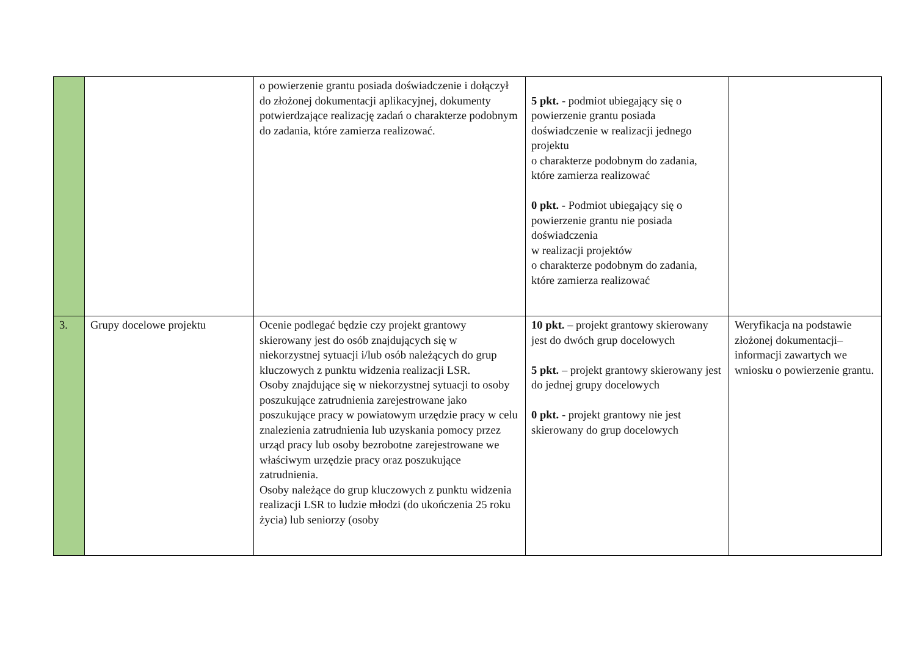| | | o powierzenie grantu posiada doświadczenie i dołączył do złożonej dokumentacji aplikacyjnej, dokumenty potwierdzające realizację zadań o charakterze podobnym do zadania, które zamierza realizować. | 5 pkt. - podmiot ubiegający się o powierzenie grantu posiada doświadczenie w realizacji jednego projektu o charakterze podobnym do zadania, które zamierza realizować 0 pkt. - Podmiot ubiegający się o powierzenie grantu nie posiada doświadczenia w realizacji projektów o charakterze podobnym do zadania, które zamierza realizować | |
| 3. | Grupy docelowe projektu | Ocenie podlegać będzie czy projekt grantowy skierowany jest do osób znajdujących się w niekorzystnej sytuacji i/lub osób należących do grup kluczowych z punktu widzenia realizacji LSR. Osoby znajdujące się w niekorzystnej sytuacji to osoby poszukujące zatrudnienia zarejestrowane jako poszukujące pracy w powiatowym urzędzie pracy w celu znalezienia zatrudnienia lub uzyskania pomocy przez urząd pracy lub osoby bezrobotne zarejestrowane we właściwym urzędzie pracy oraz poszukujące zatrudnienia. Osoby należące do grup kluczowych z punktu widzenia realizacji LSR to ludzie młodzi (do ukończenia 25 roku życia) lub seniorzy (osoby | 10 pkt. – projekt grantowy skierowany jest do dwóch grup docelowych 5 pkt. – projekt grantowy skierowany jest do jednej grupy docelowych 0 pkt. - projekt grantowy nie jest skierowany do grup docelowych | Weryfikacja na podstawie złożonej dokumentacji– informacji zawartych we wniosku o powierzenie grantu. |